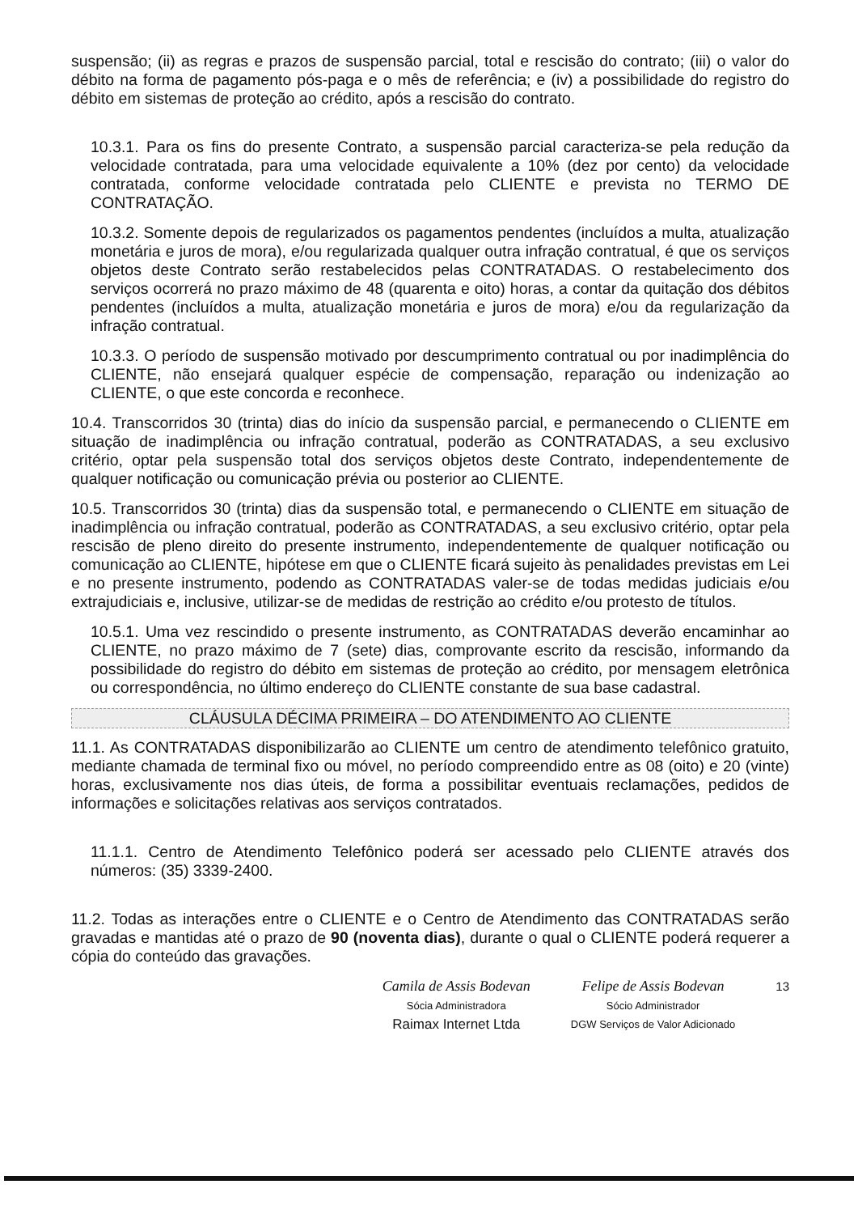suspensão; (ii) as regras e prazos de suspensão parcial, total e rescisão do contrato; (iii) o valor do débito na forma de pagamento pós-paga e o mês de referência; e (iv) a possibilidade do registro do débito em sistemas de proteção ao crédito, após a rescisão do contrato.
10.3.1. Para os fins do presente Contrato, a suspensão parcial caracteriza-se pela redução da velocidade contratada, para uma velocidade equivalente a 10% (dez por cento) da velocidade contratada, conforme velocidade contratada pelo CLIENTE e prevista no TERMO DE CONTRATAÇÃO.
10.3.2. Somente depois de regularizados os pagamentos pendentes (incluídos a multa, atualização monetária e juros de mora), e/ou regularizada qualquer outra infração contratual, é que os serviços objetos deste Contrato serão restabelecidos pelas CONTRATADAS. O restabelecimento dos serviços ocorrerá no prazo máximo de 48 (quarenta e oito) horas, a contar da quitação dos débitos pendentes (incluídos a multa, atualização monetária e juros de mora) e/ou da regularização da infração contratual.
10.3.3. O período de suspensão motivado por descumprimento contratual ou por inadimplência do CLIENTE, não ensejará qualquer espécie de compensação, reparação ou indenização ao CLIENTE, o que este concorda e reconhece.
10.4. Transcorridos 30 (trinta) dias do início da suspensão parcial, e permanecendo o CLIENTE em situação de inadimplência ou infração contratual, poderão as CONTRATADAS, a seu exclusivo critério, optar pela suspensão total dos serviços objetos deste Contrato, independentemente de qualquer notificação ou comunicação prévia ou posterior ao CLIENTE.
10.5. Transcorridos 30 (trinta) dias da suspensão total, e permanecendo o CLIENTE em situação de inadimplência ou infração contratual, poderão as CONTRATADAS, a seu exclusivo critério, optar pela rescisão de pleno direito do presente instrumento, independentemente de qualquer notificação ou comunicação ao CLIENTE, hipótese em que o CLIENTE ficará sujeito às penalidades previstas em Lei e no presente instrumento, podendo as CONTRATADAS valer-se de todas medidas judiciais e/ou extrajudiciais e, inclusive, utilizar-se de medidas de restrição ao crédito e/ou protesto de títulos.
10.5.1. Uma vez rescindido o presente instrumento, as CONTRATADAS deverão encaminhar ao CLIENTE, no prazo máximo de 7 (sete) dias, comprovante escrito da rescisão, informando da possibilidade do registro do débito em sistemas de proteção ao crédito, por mensagem eletrônica ou correspondência, no último endereço do CLIENTE constante de sua base cadastral.
CLÁUSULA DÉCIMA PRIMEIRA – DO ATENDIMENTO AO CLIENTE
11.1. As CONTRATADAS disponibilizarão ao CLIENTE um centro de atendimento telefônico gratuito, mediante chamada de terminal fixo ou móvel, no período compreendido entre as 08 (oito) e 20 (vinte) horas, exclusivamente nos dias úteis, de forma a possibilitar eventuais reclamações, pedidos de informações e solicitações relativas aos serviços contratados.
11.1.1. Centro de Atendimento Telefônico poderá ser acessado pelo CLIENTE através dos números: (35) 3339-2400.
11.2. Todas as interações entre o CLIENTE e o Centro de Atendimento das CONTRATADAS serão gravadas e mantidas até o prazo de 90 (noventa dias), durante o qual o CLIENTE poderá requerer a cópia do conteúdo das gravações.
Camila de Assis Bodevan
Sócia Administradora
Raimax Internet Ltda
Felipe de Assis Bodevan
Sócio Administrador
DGW Serviços de Valor Adicionado
13